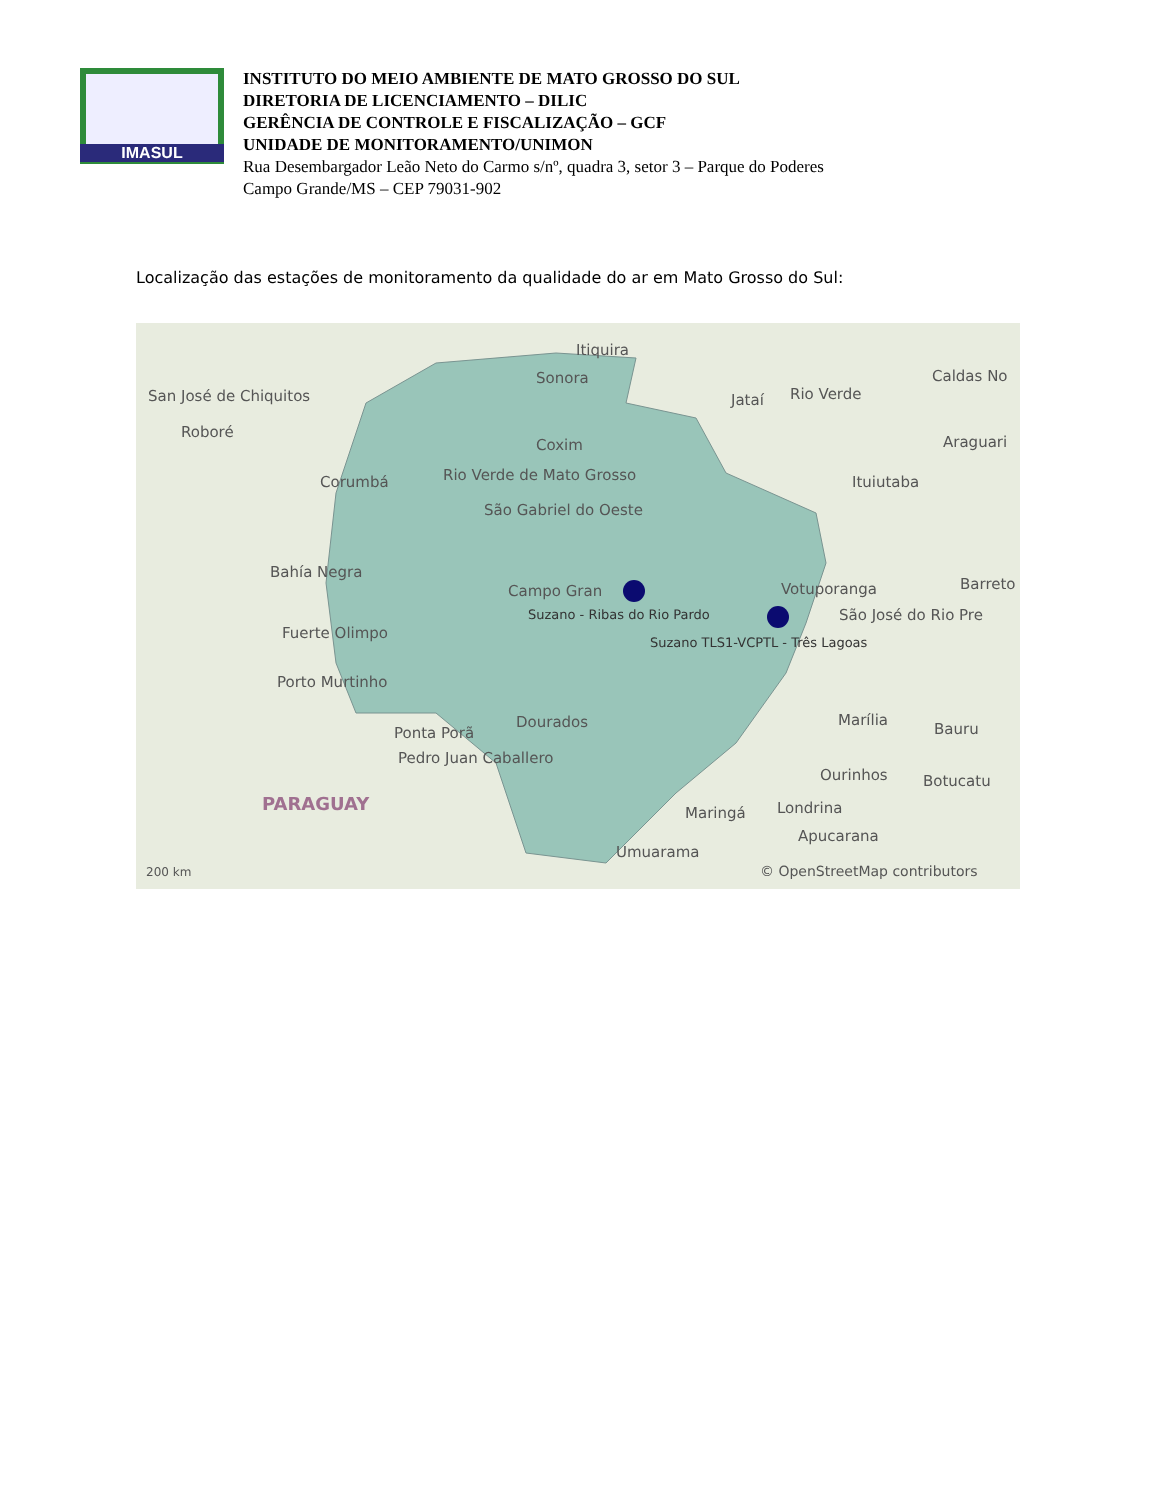IMASUL
INSTITUTO DO MEIO AMBIENTE DE MATO GROSSO DO SUL
DIRETORIA DE LICENCIAMENTO – DILIC
GERÊNCIA DE CONTROLE E FISCALIZAÇÃO – GCF
UNIDADE DE MONITORAMENTO/UNIMON
Rua Desembargador Leão Neto do Carmo s/nº, quadra 3, setor 3 – Parque do Poderes
Campo Grande/MS – CEP 79031-902
Localização das estações de monitoramento da qualidade do ar em Mato Grosso do Sul:
Itiquira
Sonora
San José de Chiquitos Jataí Rio Verde
Caldas No
Roboré
Coxim Araguari
Corumbá Rio Verde de Mato Grosso Ituiutaba
São Gabriel do Oeste
Bahía Negra
Campo Gran Votuporanga Barreto
Suzano - Ribas do Rio Pardo São José do Rio Pre
Suzano TLS1-VCPTL - Três Lagoas
Fuerte Olimpo
Porto Murtinho
Dourados Marília
Bauru Ponta Porã
Pedro Juan Caballero
Ourinhos Botucatu
PARAGUAY Maringá Londrina
Apucarana
Umuarama
200 km © OpenStreetMap contributors